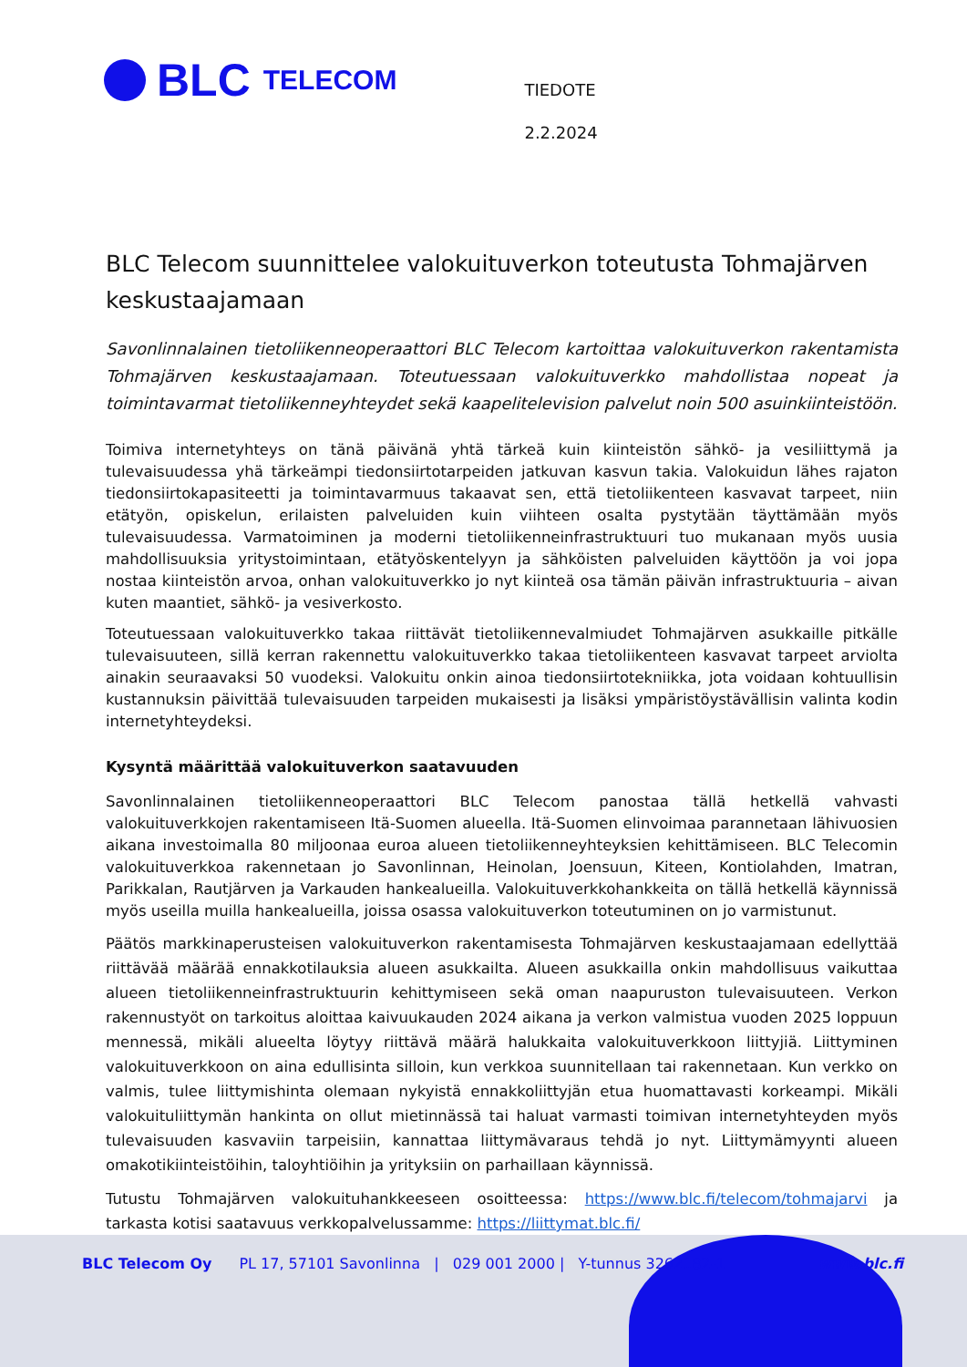BLC TELECOM
TIEDOTE
2.2.2024
BLC Telecom suunnittelee valokuituverkon toteutusta Tohmajärven kes­kustaajamaan
Savonlinnalainen tietoliikenneoperaattori BLC Telecom kartoittaa valokuituverkon rakentamista Tohmajärven keskustaajamaan. Toteutuessaan valokuituverkko mahdollistaa nopeat ja toimintavarmat tietoliikenneyhteydet sekä kaapelitelevision palvelut noin 500 asuinkiinteistöön.
Toimiva internetyhteys on tänä päivänä yhtä tärkeä kuin kiinteistön sähkö- ja vesiliittymä ja tulevaisuudessa yhä tärkeämpi tiedonsiirtotarpeiden jatkuvan kasvun takia. Valokuidun lähes rajaton tiedonsiirtokapasiteetti ja toimintavarmuus takaavat sen, että tietoliikenteen kasvavat tarpeet, niin etätyön, opiskelun, erilaisten palveluiden kuin viihteen osalta pystytään täyttämään myös tulevaisuudessa. Varmatoiminen ja moderni tietoliikenneinfrastruktuuri tuo mukanaan myös uusia mahdollisuuksia yritystoimintaan, etätyöskentelyyn ja sähköisten palveluiden käyttöön ja voi jopa nostaa kiinteistön arvoa, onhan valokuituverkko jo nyt kiinteä osa tämän päivän infrastruktuuria – aivan kuten maantiet, sähkö- ja vesiverkosto.
Toteutuessaan valokuituverkko takaa riittävät tietoliikennevalmiudet Tohmajärven asukkaille pitkälle tulevaisuuteen, sillä kerran rakennettu valokuituverkko takaa tietoliikenteen kasvavat tarpeet arviolta ainakin seuraavaksi 50 vuodeksi. Valokuitu onkin ainoa tiedonsiirtotekniikka, jota voidaan kohtuullisin kustannuksin päivittää tulevaisuuden tarpeiden mukaisesti ja lisäksi ympäristöystävällisin valinta kodin internetyhteydeksi.
Kysyntä määrittää valokuituverkon saatavuuden
Savonlinnalainen tietoliikenneoperaattori BLC Telecom panostaa tällä hetkellä vahvasti valokuituverkkojen rakentamiseen Itä-Suomen alueella. Itä-Suomen elinvoimaa parannetaan lähivuosien aikana investoimalla 80 miljoonaa euroa alueen tietoliikenneyhteyksien kehittämiseen. BLC Telecomin valokuituverkkoa rakennetaan jo Savonlinnan, Heinolan, Joensuun, Kiteen, Kontiolahden, Imatran, Parikkalan, Rautjärven ja Varkauden hankealueilla. Valokuituverkkohankkeita on tällä hetkellä käynnissä myös useilla muilla hankealueilla, joissa osassa valokuituverkon toteutuminen on jo varmistunut.
Päätös markkinaperusteisen valokuituverkon rakentamisesta Tohmajärven keskustaajamaan edellyttää riittävää määrää ennakkotilauksia alueen asukkailta. Alueen asukkailla onkin mahdollisuus vaikuttaa alueen tietoliikenneinfrastruktuurin kehittymiseen sekä oman naapuruston tulevaisuuteen. Verkon rakennustyöt on tarkoitus aloittaa kaivuukauden 2024 aikana ja verkon valmistua vuoden 2025 loppuun mennessä, mikäli alueelta löytyy riittävä määrä halukkaita valokuituverkkoon liittyjiä. Liittyminen valokuituverkkoon on aina edullisinta silloin, kun verkkoa suunnitellaan tai rakennetaan. Kun verkko on valmis, tulee liittymishinta olemaan nykyistä ennakkoliittyjän etua huomattavasti korkeampi. Mikäli valokuituliittymän hankinta on ollut mietinnässä tai haluat varmasti toimivan internetyhteyden myös tulevaisuuden kasvaviin tarpeisiin, kannattaa liittymävaraus tehdä jo nyt. Liittymämyynti alueen omakotikiinteistöihin, taloyhtiöihin ja yrityksiin on parhaillaan käynnissä.
Tutustu Tohmajärven valokuituhankkeeseen osoitteessa: https://www.blc.fi/telecom/tohmajarvi ja tarkasta kotisi saatavuus verkkopalvelussamme: https://liittymat.blc.fi/
BLC Telecom Oy PL 17, 57101 Savonlinna | 029 001 2000 | Y-tunnus 3262182-1 www.blc.fi